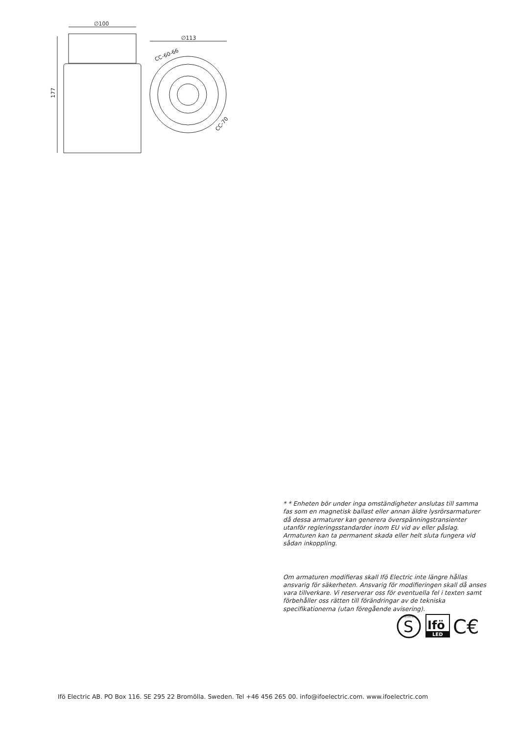∅100
177
∅113
CC-60-66
CC-70
* * Enheten bör under inga omständigheter anslutas till samma fas som en magnetisk ballast eller annan äldre lysrörsarmaturer då dessa armaturer kan generera överspänningstransienter utanför regleringsstandarder inom EU vid av eller påslag. Armaturen kan ta permanent skada eller helt sluta fungera vid sådan inkoppling.
Om armaturen modifieras skall Ifö Electric inte längre hållas ansvarig för säkerheten. Ansvarig för modifieringen skall då anses vara tillverkare. Vi reserverar oss för eventuella fel i texten samt förbehåller oss rätten till förändringar av de tekniska specifikationerna (utan föregående avisering).
S
INTERTEK
Ifö
LED
C€
Ifö Electric AB. PO Box 116. SE 295 22 Bromölla. Sweden. Tel +46 456 265 00. info@ifoelectric.com. www.ifoelectric.com